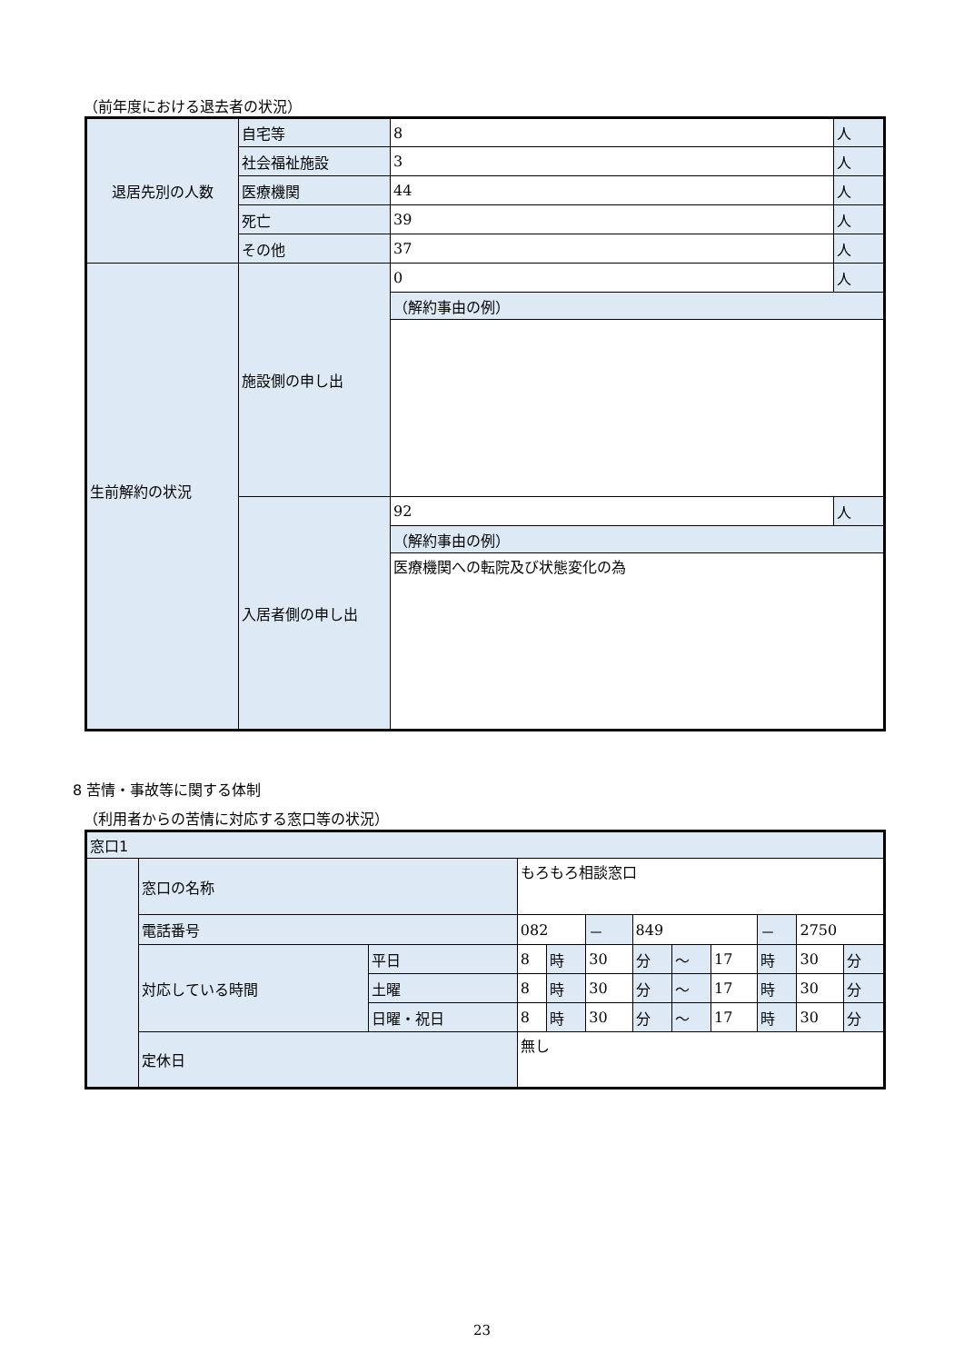（前年度における退去者の状況）
| 退居先別の人数 | 自宅等 | 8 | 人 |
| | 社会福祉施設 | 3 | 人 |
| | 医療機関 | 44 | 人 |
| | 死亡 | 39 | 人 |
| | その他 | 37 | 人 |
| 生前解約の状況 | 施設側の申し出 | 0 | 人 |
| | | （解約事由の例） | |
| | 入居者側の申し出 | 92 | 人 |
| | | （解約事由の例） | |
| | | 医療機関への転院及び状態変化の為 | |
8 苦情・事故等に関する体制
（利用者からの苦情に対応する窓口等の状況）
| 窓口1 | | | | | | | | | | | |
| | 窓口の名称 | | もろもろ相談窓口 | | | | | | | | |
| | 電話番号 | | 082 | | － | 849 | | | － | 2750 | |
| | 対応している時間 | 平日 | 8 | 時 | 30 | 分 | ～ | 17 | 時 | 30 | 分 |
| | | 土曜 | 8 | 時 | 30 | 分 | ～ | 17 | 時 | 30 | 分 |
| | | 日曜・祝日 | 8 | 時 | 30 | 分 | ～ | 17 | 時 | 30 | 分 |
| | 定休日 | | 無し | | | | | | | | |
23